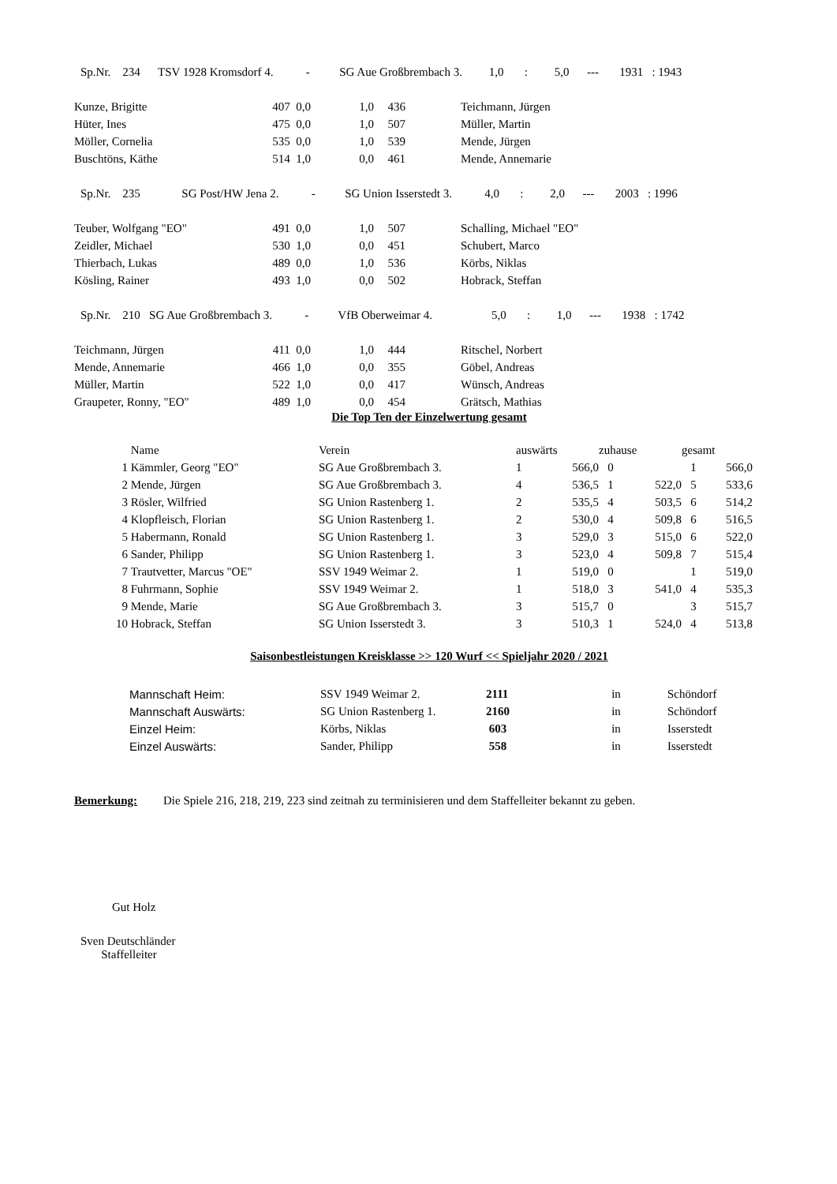| Sp.Nr. 234 TSV 1928 Kromsdorf 4. - SG Aue Großbrembach 3. 1,0 : 5,0 --- 1931 : 1943 | | | | | |
| Kunze, Brigitte | 407 0,0 | 1,0 | 436 | | Teichmann, Jürgen |
| Hüter, Ines | 475 0,0 | 1,0 | 507 | | Müller, Martin |
| Möller, Cornelia | 535 0,0 | 1,0 | 539 | | Mende, Jürgen |
| Buschtöns, Käthe | 514 1,0 | 0,0 | 461 | | Mende, Annemarie |
| Sp.Nr. 235 SG Post/HW Jena 2. - SG Union Isserstedt 3. 4,0 : 2,0 --- 2003 : 1996 | | | | | |
| Teuber, Wolfgang "EO" | 491 0,0 | 1,0 | 507 | | Schalling, Michael "EO" |
| Zeidler, Michael | 530 1,0 | 0,0 | 451 | | Schubert, Marco |
| Thierbach, Lukas | 489 0,0 | 1,0 | 536 | | Körbs, Niklas |
| Kösling, Rainer | 493 1,0 | 0,0 | 502 | | Hobrack, Steffan |
| Sp.Nr. 210 SG Aue Großbrembach 3. - VfB Oberweimar 4. 5,0 : 1,0 --- 1938 : 1742 | | | | | |
| Teichmann, Jürgen | 411 0,0 | 1,0 | 444 | | Ritschel, Norbert |
| Mende, Annemarie | 466 1,0 | 0,0 | 355 | | Göbel, Andreas |
| Müller, Martin | 522 1,0 | 0,0 | 417 | | Wünsch, Andreas |
| Graupeter, Ronny, "EO" | 489 1,0 | 0,0 | 454 | | Grätsch, Mathias |
Die Top Ten der Einzelwertung gesamt
| | Name | Verein | auswärts | | zuhause | | gesamt | |
| --- | --- | --- | --- | --- | --- | --- | --- | --- |
| 1 | Kämmler, Georg "EO" | SG Aue Großbrembach 3. | 1 | 566,0 | 0 | | 1 | 566,0 |
| 2 | Mende, Jürgen | SG Aue Großbrembach 3. | 4 | 536,5 | 1 | 522,0 | 5 | 533,6 |
| 3 | Rösler, Wilfried | SG Union Rastenberg 1. | 2 | 535,5 | 4 | 503,5 | 6 | 514,2 |
| 4 | Klopfleisch, Florian | SG Union Rastenberg 1. | 2 | 530,0 | 4 | 509,8 | 6 | 516,5 |
| 5 | Habermann, Ronald | SG Union Rastenberg 1. | 3 | 529,0 | 3 | 515,0 | 6 | 522,0 |
| 6 | Sander, Philipp | SG Union Rastenberg 1. | 3 | 523,0 | 4 | 509,8 | 7 | 515,4 |
| 7 | Trautvetter, Marcus "OE" | SSV 1949 Weimar 2. | 1 | 519,0 | 0 | | 1 | 519,0 |
| 8 | Fuhrmann, Sophie | SSV 1949 Weimar 2. | 1 | 518,0 | 3 | 541,0 | 4 | 535,3 |
| 9 | Mende, Marie | SG Aue Großbrembach 3. | 3 | 515,7 | 0 | | 3 | 515,7 |
| 10 | Hobrack, Steffan | SG Union Isserstedt 3. | 3 | 510,3 | 1 | 524,0 | 4 | 513,8 |
Saisonbestleistungen Kreisklasse >> 120 Wurf << Spieljahr 2020 / 2021
| Mannschaft Heim: | SSV 1949 Weimar 2. | 2111 | in | Schöndorf |
| Mannschaft Auswärts: | SG Union Rastenberg 1. | 2160 | in | Schöndorf |
| Einzel Heim: | Körbs, Niklas | 603 | in | Isserstedt |
| Einzel Auswärts: | Sander, Philipp | 558 | in | Isserstedt |
Bemerkung: Die Spiele 216, 218, 219, 223 sind zeitnah zu terminisieren und dem Staffelleiter bekannt zu geben.
Gut Holz
Sven Deutschländer
Staffelleiter